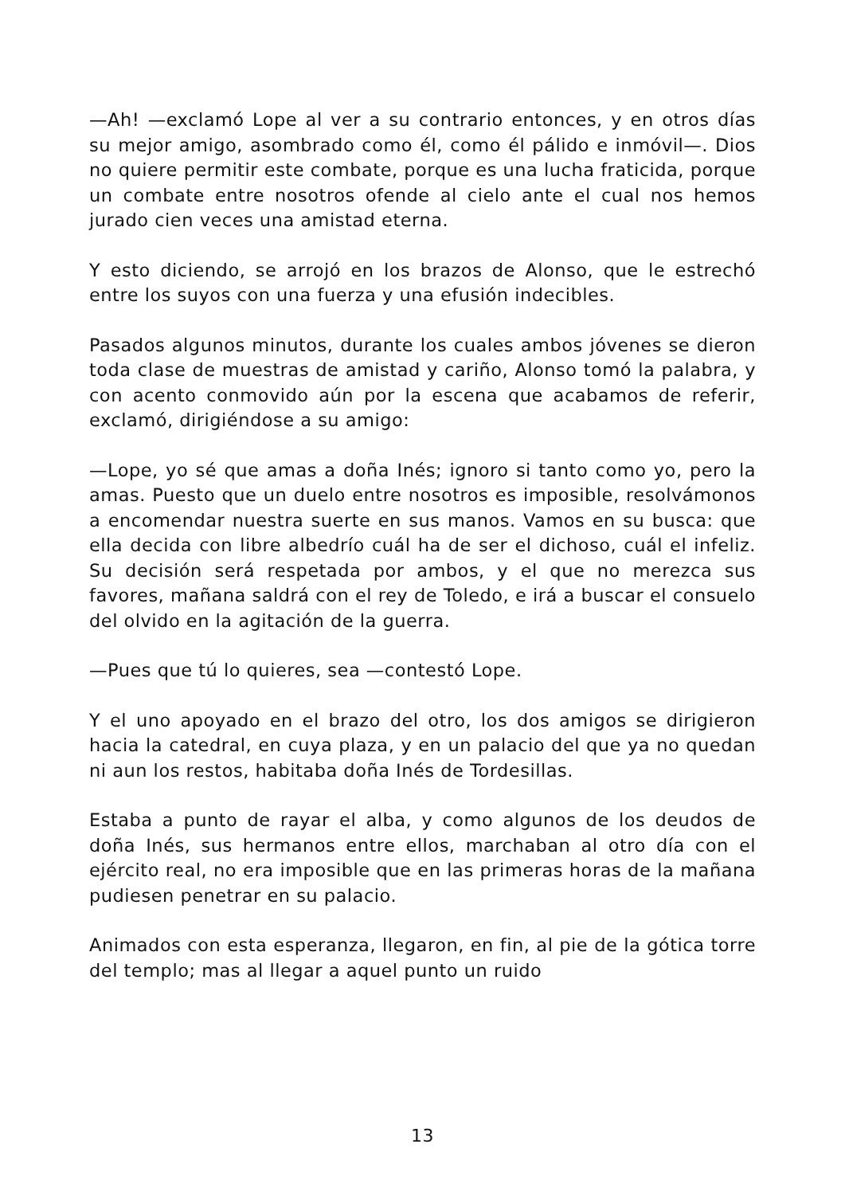—Ah! —exclamó Lope al ver a su contrario entonces, y en otros días su mejor amigo, asombrado como él, como él pálido e inmóvil—. Dios no quiere permitir este combate, porque es una lucha fraticida, porque un combate entre nosotros ofende al cielo ante el cual nos hemos jurado cien veces una amistad eterna.
Y esto diciendo, se arrojó en los brazos de Alonso, que le estrechó entre los suyos con una fuerza y una efusión indecibles.
Pasados algunos minutos, durante los cuales ambos jóvenes se dieron toda clase de muestras de amistad y cariño, Alonso tomó la palabra, y con acento conmovido aún por la escena que acabamos de referir, exclamó, dirigiéndose a su amigo:
—Lope, yo sé que amas a doña Inés; ignoro si tanto como yo, pero la amas. Puesto que un duelo entre nosotros es imposible, resolvámonos a encomendar nuestra suerte en sus manos. Vamos en su busca: que ella decida con libre albedrío cuál ha de ser el dichoso, cuál el infeliz. Su decisión será respetada por ambos, y el que no merezca sus favores, mañana saldrá con el rey de Toledo, e irá a buscar el consuelo del olvido en la agitación de la guerra.
—Pues que tú lo quieres, sea —contestó Lope.
Y el uno apoyado en el brazo del otro, los dos amigos se dirigieron hacia la catedral, en cuya plaza, y en un palacio del que ya no quedan ni aun los restos, habitaba doña Inés de Tordesillas.
Estaba a punto de rayar el alba, y como algunos de los deudos de doña Inés, sus hermanos entre ellos, marchaban al otro día con el ejército real, no era imposible que en las primeras horas de la mañana pudiesen penetrar en su palacio.
Animados con esta esperanza, llegaron, en fin, al pie de la gótica torre del templo; mas al llegar a aquel punto un ruido
13